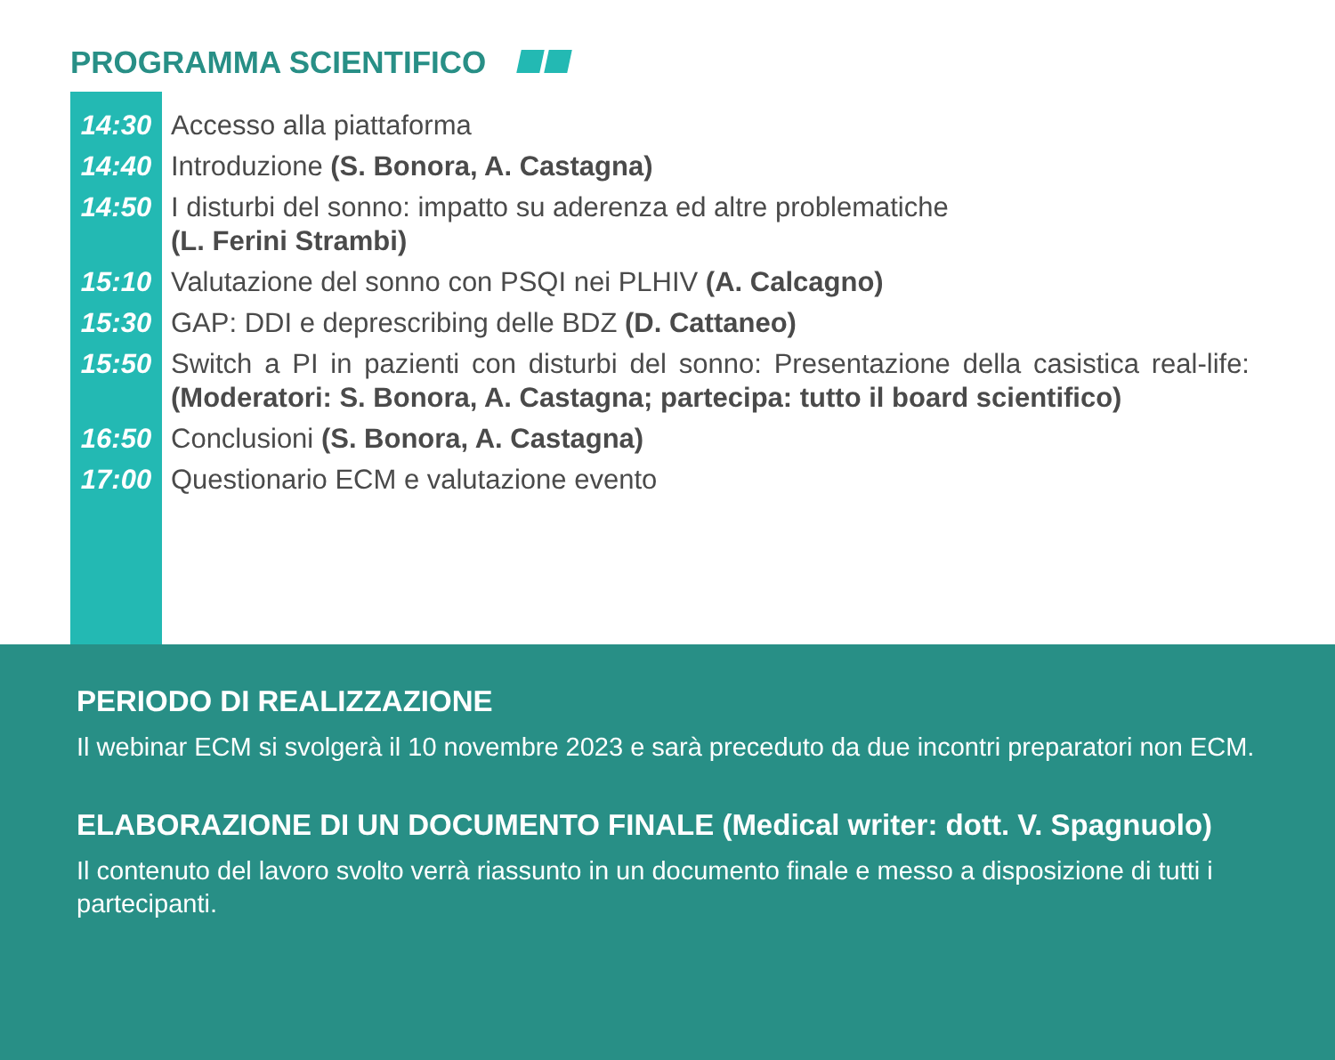PROGRAMMA SCIENTIFICO
| 14:30 | Accesso alla piattaforma |
| 14:40 | Introduzione (S. Bonora, A. Castagna) |
| 14:50 | I disturbi del sonno: impatto su aderenza ed altre problematiche (L. Ferini Strambi) |
| 15:10 | Valutazione del sonno con PSQI nei PLHIV (A. Calcagno) |
| 15:30 | GAP: DDI e deprescribing delle BDZ (D. Cattaneo) |
| 15:50 | Switch a PI in pazienti con disturbi del sonno: Presentazione della casistica real-life: (Moderatori: S. Bonora, A. Castagna; partecipa: tutto il board scientifico) |
| 16:50 | Conclusioni (S. Bonora, A. Castagna) |
| 17:00 | Questionario ECM e valutazione evento |
PERIODO DI REALIZZAZIONE
Il webinar ECM si svolgerà il 10 novembre 2023 e sarà preceduto da due incontri preparatori non ECM.
ELABORAZIONE DI UN DOCUMENTO FINALE (Medical writer: dott. V. Spagnuolo)
Il contenuto del lavoro svolto verrà riassunto in un documento finale e messo a disposizione di tutti i partecipanti.